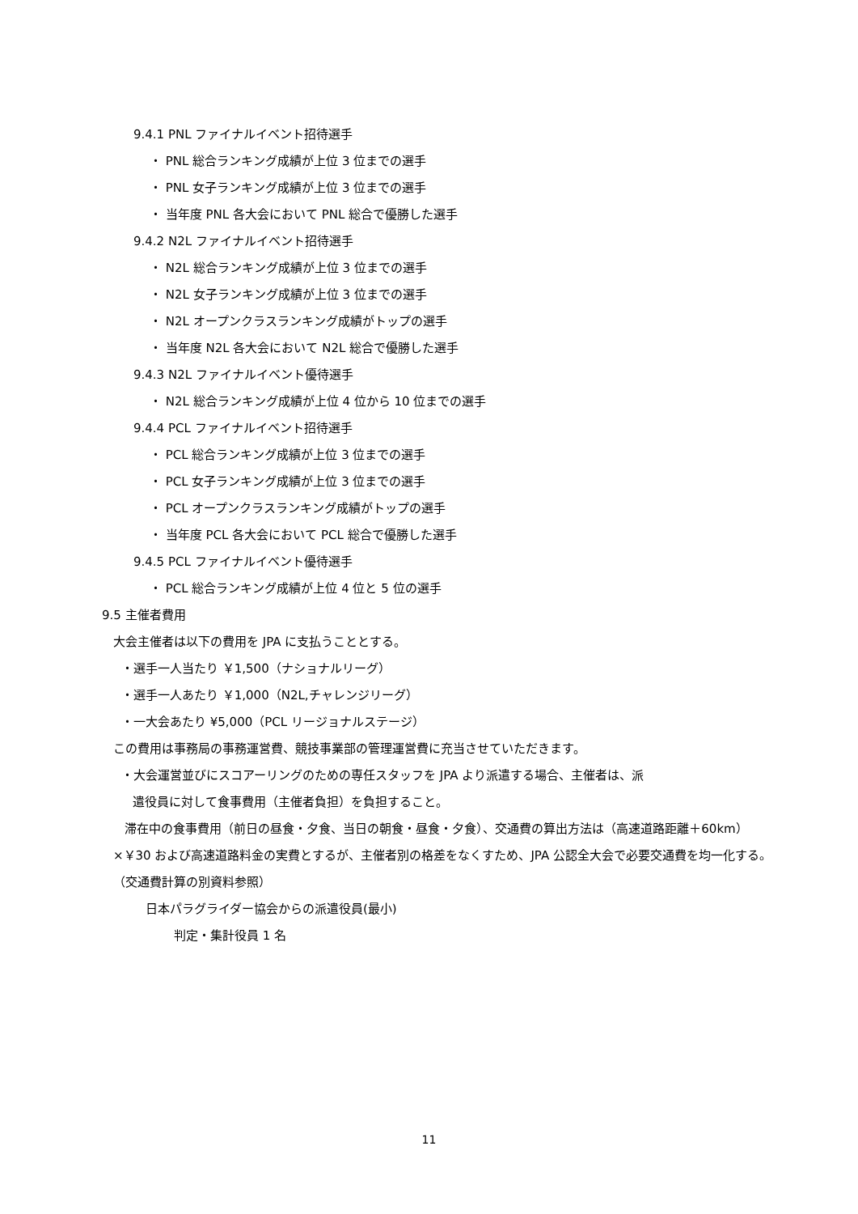9.4.1 PNL ファイナルイベント招待選手
・ PNL 総合ランキング成績が上位 3 位までの選手
・ PNL 女子ランキング成績が上位 3 位までの選手
・ 当年度 PNL 各大会において PNL 総合で優勝した選手
9.4.2 N2L ファイナルイベント招待選手
・ N2L 総合ランキング成績が上位 3 位までの選手
・ N2L 女子ランキング成績が上位 3 位までの選手
・ N2L オープンクラスランキング成績がトップの選手
・ 当年度 N2L 各大会において N2L 総合で優勝した選手
9.4.3 N2L ファイナルイベント優待選手
・ N2L 総合ランキング成績が上位 4 位から 10 位までの選手
9.4.4 PCL ファイナルイベント招待選手
・ PCL 総合ランキング成績が上位 3 位までの選手
・ PCL 女子ランキング成績が上位 3 位までの選手
・ PCL オープンクラスランキング成績がトップの選手
・ 当年度 PCL 各大会において PCL 総合で優勝した選手
9.4.5 PCL ファイナルイベント優待選手
・ PCL 総合ランキング成績が上位 4 位と 5 位の選手
9.5 主催者費用
大会主催者は以下の費用を JPA に支払うこととする。
・選手一人当たり ￥1,500（ナショナルリーグ）
・選手一人あたり ￥1,000（N2L,チャレンジリーグ）
・一大会あたり ¥5,000（PCL リージョナルステージ）
この費用は事務局の事務運営費、競技事業部の管理運営費に充当させていただきます。
・大会運営並びにスコアーリングのための専任スタッフを JPA より派遣する場合、主催者は、派
遣役員に対して食事費用（主催者負担）を負担すること。
滞在中の食事費用（前日の昼食・夕食、当日の朝食・昼食・夕食）、交通費の算出方法は（高速道路距離＋60km）×￥30 および高速道路料金の実費とするが、主催者別の格差をなくすため、JPA 公認全大会で必要交通費を均一化する。（交通費計算の別資料参照）
日本パラグライダー協会からの派遣役員(最小)
判定・集計役員 1 名
11